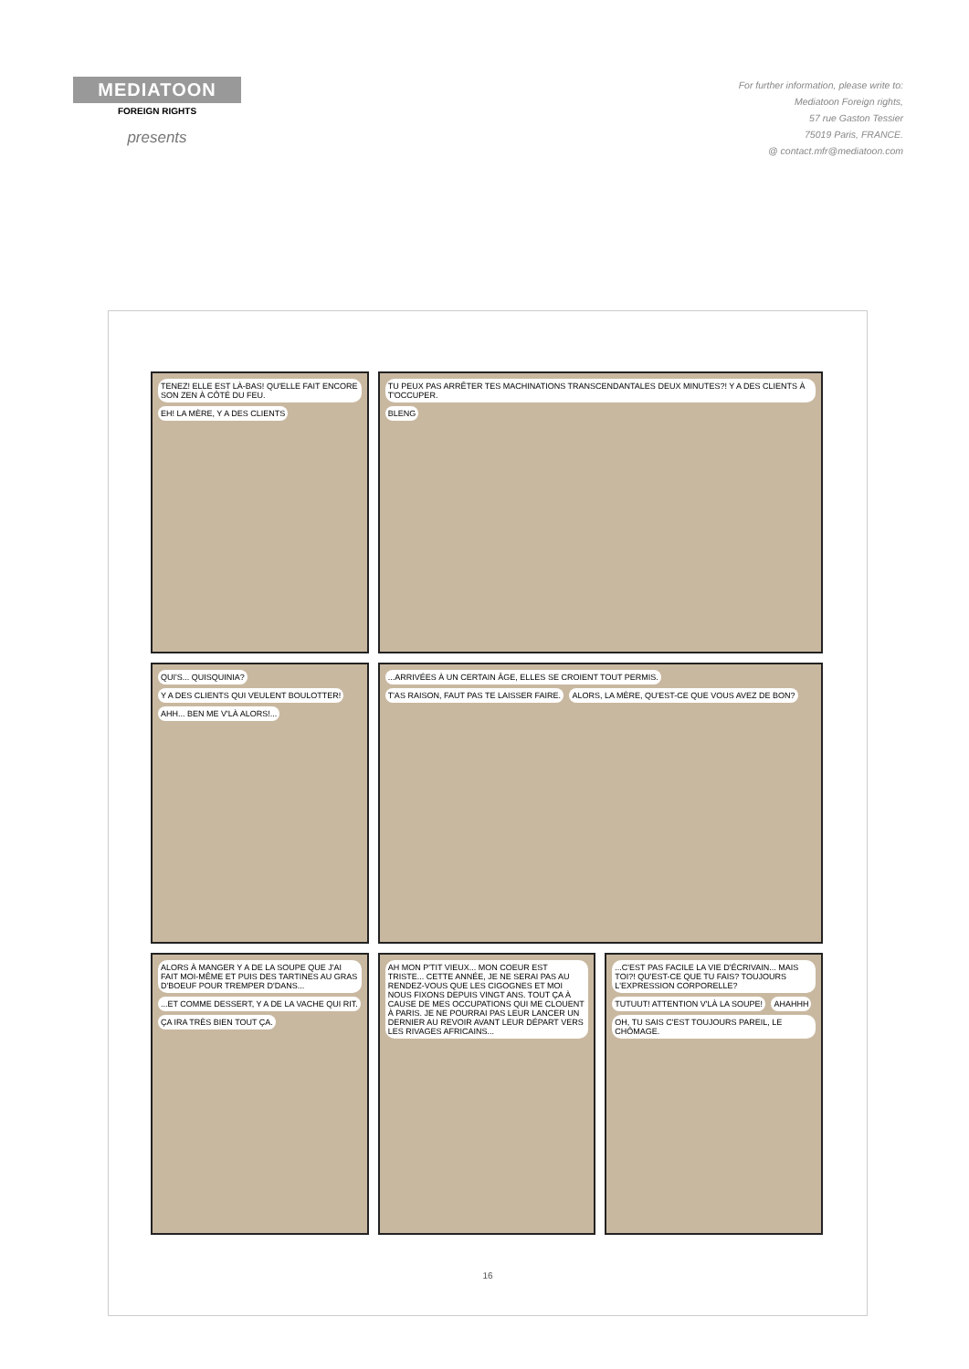MEDIATOON
FOREIGN RIGHTS
presents
For further information, please write to:
Mediatoon Foreign rights,
57 rue Gaston Tessier
75019 Paris, FRANCE.
@ contact.mfr@mediatoon.com
TENEZ! ELLE EST LÀ-BAS! QU'ELLE FAIT ENCORE SON ZEN À CÔTÉ DU FEU. EH! LA MÈRE, Y A DES CLIENTS
TU PEUX PAS ARRÊTER TES MACHINATIONS TRANSCENDANTALES DEUX MINUTES?! Y A DES CLIENTS À T'OCCUPER. BLENG
QUI'S... QUISQUINIA? Y A DES CLIENTS QUI VEULENT BOULOTTER! AHH... BEN ME V'LÀ ALORS!...
...ARRIVÉES À UN CERTAIN ÂGE, ELLES SE CROIENT TOUT PERMIS. T'AS RAISON, FAUT PAS TE LAISSER FAIRE. ALORS, LA MÈRE, QU'EST-CE QUE VOUS AVEZ DE BON?
ALORS À MANGER Y A DE LA SOUPE QUE J'AI FAIT MOI-MÊME ET PUIS DES TARTINES AU GRAS D'BOEUF POUR TREMPER D'DANS... ...ET COMME DESSERT, Y A DE LA VACHE QUI RIT. ÇA IRA TRÈS BIEN TOUT ÇA.
AH MON P'TIT VIEUX... MON COEUR EST TRISTE... CETTE ANNÉE, JE NE SERAI PAS AU RENDEZ-VOUS QUE LES CIGOGNES ET MOI NOUS FIXONS DEPUIS VINGT ANS. TOUT ÇA À CAUSE DE MES OCCUPATIONS QUI ME CLOUENT À PARIS. JE NE POURRAI PAS LEUR LANCER UN DERNIER AU REVOIR AVANT LEUR DÉPART VERS LES RIVAGES AFRICAINS...
...C'EST PAS FACILE LA VIE D'ÉCRIVAIN... MAIS TOI?! QU'EST-CE QUE TU FAIS? TOUJOURS L'EXPRESSION CORPORELLE? TUTUUT! ATTENTION V'LÀ LA SOUPE! AHAHHH OH, TU SAIS C'EST TOUJOURS PAREIL, LE CHÔMAGE.
16